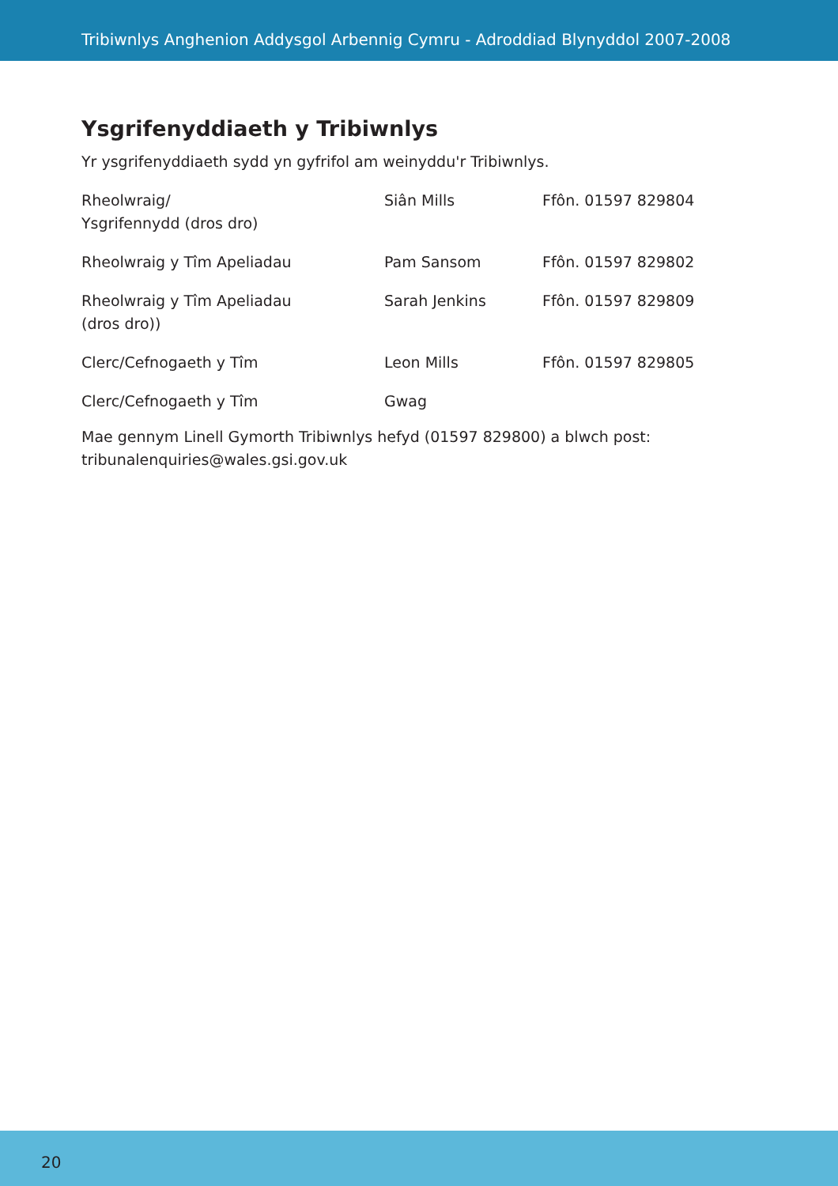Tribiwnlys Anghenion Addysgol Arbennig Cymru - Adroddiad Blynyddol 2007-2008
Ysgrifenyddiaeth y Tribiwnlys
Yr ysgrifenyddiaeth sydd yn gyfrifol am weinyddu'r Tribiwnlys.
| Rheolwraig/ Ysgrifennydd (dros dro) | Siân Mills | Ffôn. 01597 829804 |
| Rheolwraig y Tîm Apeliadau | Pam Sansom | Ffôn. 01597 829802 |
| Rheolwraig y Tîm Apeliadau (dros dro)) | Sarah Jenkins | Ffôn. 01597 829809 |
| Clerc/Cefnogaeth y Tîm | Leon Mills | Ffôn. 01597 829805 |
| Clerc/Cefnogaeth y Tîm | Gwag | |
Mae gennym Linell Gymorth Tribiwnlys hefyd (01597 829800) a blwch post: tribunalenquiries@wales.gsi.gov.uk
20